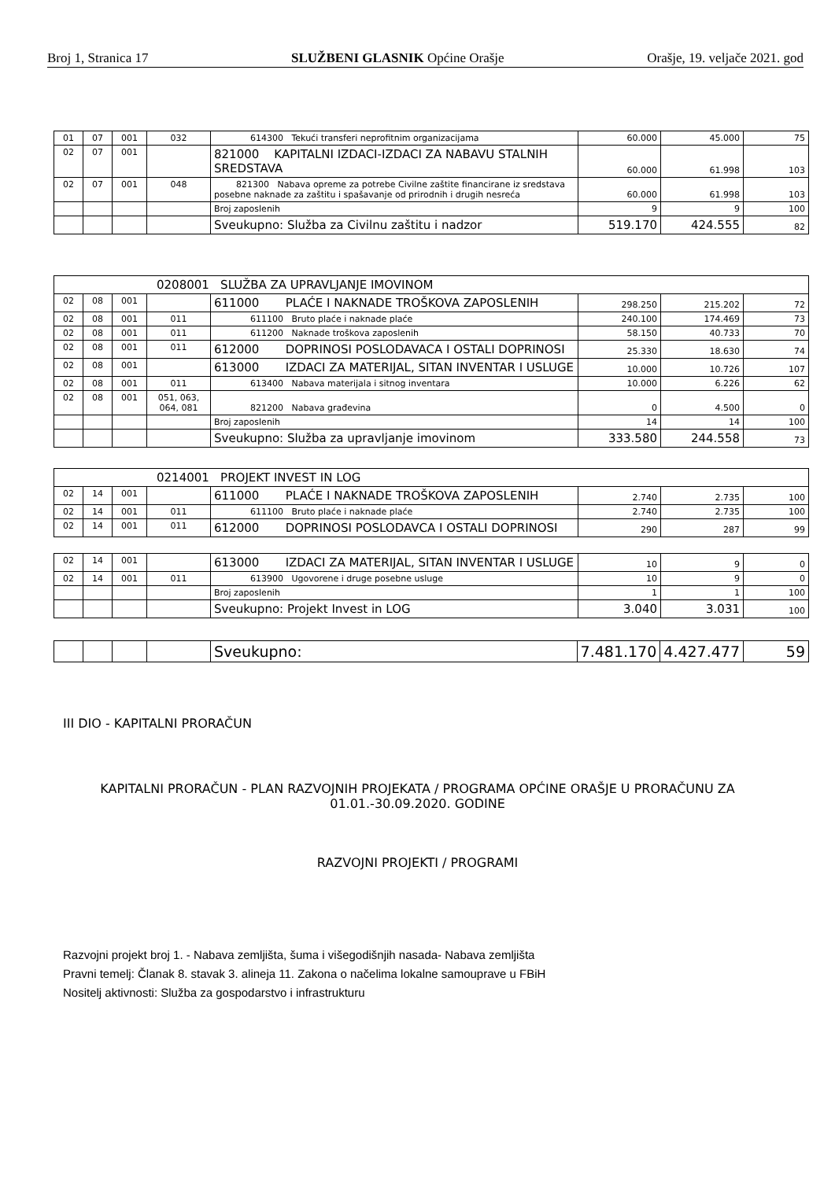Broj 1, Stranica 17 SLUŽBENI GLASNIK Općine Orašje Orašje, 19. veljače 2021. god
| 01 | 07 | 001 | 032 | 614300 Tekući transferi neprofitnim organizacijama | 60.000 | 45.000 | 75 |
| 02 | 07 | 001 | | 821000 KAPITALNI IZDACI-IZDACI ZA NABAVU STALNIH SREDSTAVA | 60.000 | 61.998 | 103 |
| 02 | 07 | 001 | 048 | 821300 Nabava opreme za potrebe Civilne zaštite financirane iz sredstava posebne naknade za zaštitu i spašavanje od prirodnih i drugih nesreća | 60.000 | 61.998 | 103 |
| | | | | Broj zaposlenih | 9 | 9 | 100 |
| | | | | Sveukupno: Služba za Civilnu zaštitu i nadzor | 519.170 | 424.555 | 82 |
| 0208001 SLUŽBA ZA UPRAVLJANJE IMOVINOM | | | | | | | |
| 02 | 08 | 001 | | 611000 PLAĆE I NAKNADE TROŠKOVA ZAPOSLENIH | 298.250 | 215.202 | 72 |
| 02 | 08 | 001 | 011 | 611100 Bruto plaće i naknade plaće | 240.100 | 174.469 | 73 |
| 02 | 08 | 001 | 011 | 611200 Naknade troškova zaposlenih | 58.150 | 40.733 | 70 |
| 02 | 08 | 001 | 011 | 612000 DOPRINOSI POSLODAVACA I OSTALI DOPRINOSI | 25.330 | 18.630 | 74 |
| 02 | 08 | 001 | | 613000 IZDACI ZA MATERIJAL, SITAN INVENTAR I USLUGE | 10.000 | 10.726 | 107 |
| 02 | 08 | 001 | 011 | 613400 Nabava materijala i sitnog inventara | 10.000 | 6.226 | 62 |
| 02 | 08 | 001 | 051, 063, 064, 081 | 821200 Nabava građevina | 0 | 4.500 | 0 |
| | | | | Broj zaposlenih | 14 | 14 | 100 |
| | | | | Sveukupno: Služba za upravljanje imovinom | 333.580 | 244.558 | 73 |
| 0214001 PROJEKT INVEST IN LOG | | | | | | | |
| 02 | 14 | 001 | | 611000 PLAĆE I NAKNADE TROŠKOVA ZAPOSLENIH | 2.740 | 2.735 | 100 |
| 02 | 14 | 001 | 011 | 611100 Bruto plaće i naknade plaće | 2.740 | 2.735 | 100 |
| 02 | 14 | 001 | 011 | 612000 DOPRINOSI POSLODAVCA I OSTALI DOPRINOSI | 290 | 287 | 99 |
| 02 | 14 | 001 | | 613000 IZDACI ZA MATERIJAL, SITAN INVENTAR I USLUGE | 10 | 9 | 0 |
| 02 | 14 | 001 | 011 | 613900 Ugovorene i druge posebne usluge | 10 | 9 | 0 |
| | | | | Broj zaposlenih | 1 | 1 | 100 |
| | | | | Sveukupno: Projekt Invest in LOG | 3.040 | 3.031 | 100 |
| | | | | Sveukupno: | 7.481.170 | 4.427.477 | 59 |
III DIO - KAPITALNI PRORAČUN
KAPITALNI PRORAČUN - PLAN RAZVOJNIH PROJEKATA / PROGRAMA OPĆINE ORAŠJE U PRORAČUNU ZA 01.01.-30.09.2020. GODINE
RAZVOJNI PROJEKTI / PROGRAMI
Razvojni projekt broj 1. - Nabava zemljišta, šuma i višegodišnjih nasada- Nabava zemljišta
Pravni temelj: Članak 8. stavak 3. alineja 11. Zakona o načelima lokalne samouprave u FBiH
Nositelj aktivnosti: Služba za gospodarstvo i infrastrukturu